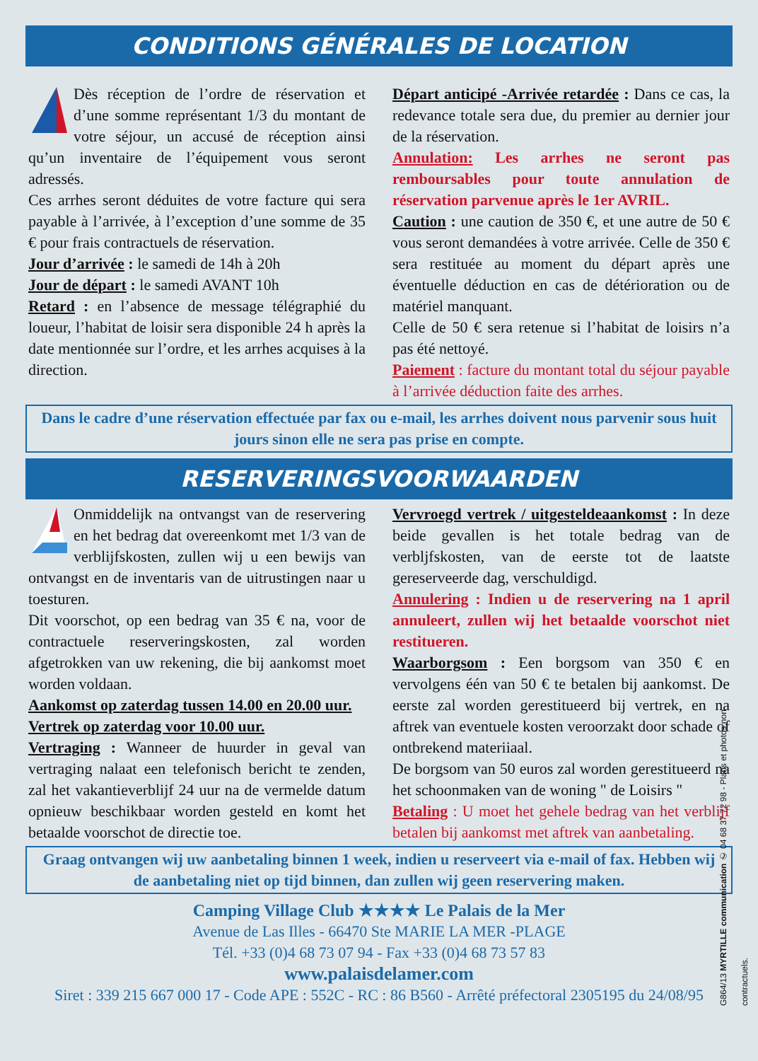CONDITIONS GÉNÉRALES DE LOCATION
Dès réception de l’ordre de réservation et d’une somme représentant 1/3 du montant de votre séjour, un accusé de réception ainsi qu’un inventaire de l’équipement vous seront adressés.
Ces arrhes seront déduites de votre facture qui sera payable à l’arrivée, à l’exception d’une somme de 35 € pour frais contractuels de réservation.
Jour d’arrivée : le samedi de 14h à 20h
Jour de départ : le samedi AVANT 10h
Retard : en l’absence de message télégraphié du loueur, l’habitat de loisir sera disponible 24 h après la date mentionnée sur l’ordre, et les arrhes acquises à la direction.
Départ anticipé -Arrivée retardée : Dans ce cas, la redevance totale sera due, du premier au dernier jour de la réservation.
Annulation: Les arrhes ne seront pas remboursables pour toute annulation de réservation parvenue après le 1er AVRIL.
Caution : une caution de 350 €, et une autre de 50 € vous seront demandées à votre arrivée. Celle de 350 € sera restituée au moment du départ après une éventuelle déduction en cas de détérioration ou de matériel manquant.
Celle de 50 € sera retenue si l’habitat de loisirs n’a pas été nettoyé.
Paiement : facture du montant total du séjour payable à l’arrivée déduction faite des arrhes.
Dans le cadre d’une réservation effectuée par fax ou e-mail, les arrhes doivent nous parvenir sous huit jours sinon elle ne sera pas prise en compte.
RESERVERINGSVOORWAARDEN
Onmiddelijk na ontvangst van de reservering en het bedrag dat overeenkomt met 1/3 van de verblijfskosten, zullen wij u een bewijs van ontvangst en de inventaris van de uitrustingen naar u toesturen.
Dit voorschot, op een bedrag van 35 € na, voor de contractuele reserveringskosten, zal worden afgetrokken van uw rekening, die bij aankomst moet worden voldaan.
Aankomst op zaterdag tussen 14.00 en 20.00 uur.
Vertrek op zaterdag voor 10.00 uur.
Vertraging : Wanneer de huurder in geval van vertraging nalaat een telefonisch bericht te zenden, zal het vakantieverblijf 24 uur na de vermelde datum opnieuw beschikbaar worden gesteld en komt het betaalde voorschot de directie toe.
Vervroegd vertrek / uitgesteldeaankomst : In deze beide gevallen is het totale bedrag van de verbljfskosten, van de eerste tot de laatste gereserveerde dag, verschuldigd.
Annulering : Indien u de reservering na 1 april annuleert, zullen wij het betaalde voorschot niet restitueren.
Waarborgsom : Een borgsom van 350 € en vervolgens één van 50 € te betalen bij aankomst. De eerste zal worden gerestitueerd bij vertrek, en na aftrek van eventuele kosten veroorzakt door schade of ontbrekend materiiaal.
De borgsom van 50 euros zal worden gerestitueerd na het schoonmaken van de woning " de Loisirs "
Betaling : U moet het gehele bedrag van het verblijf betalen bij aankomst met aftrek van aanbetaling.
Graag ontvangen wij uw aanbetaling binnen 1 week, indien u reserveert via e-mail of fax. Hebben wij de aanbetaling niet op tijd binnen, dan zullen wij geen reservering maken.
Camping Village Club ★★★★ Le Palais de la Mer
Avenue de Las Illes - 66470 Ste MARIE LA MER -PLAGE
Tél. +33 (0)4 68 73 07 94 - Fax +33 (0)4 68 73 57 83
www.palaisdelamer.com
Siret : 339 215 667 000 17 - Code APE : 552C - RC : 86 B560 - Arrêté préfectoral 2305195 du 24/08/95
G864/13 MYRTILLE communication ✆ 04 68 37 72 98 - Plans et photos non contractuels.